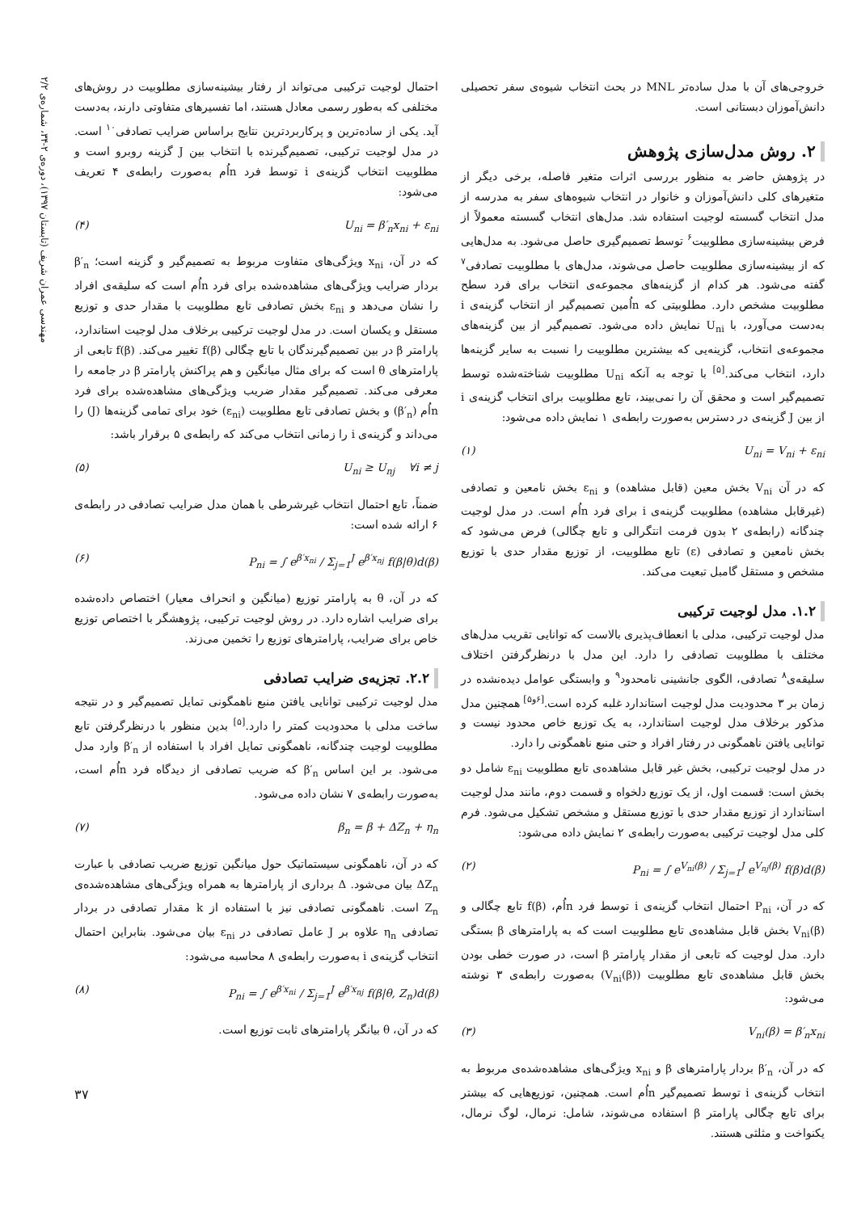مهندسی عمران شریف (تابستان ۱۳۹۷)، دوره‌ی ۲-۳۴، شماره‌ی ۲/۲
خروجی‌های آن با مدل ساده‌تر MNL در بحث انتخاب شیوه‌ی سفر تحصیلی دانش‌آموزان دبستانی است.
۲. روش مدل‌سازی پژوهش
در پژوهش حاضر به منظور بررسی اثرات متغیر فاصله، برخی دیگر از متغیرهای کلی دانش‌آموزان و خانوار در انتخاب شیوه‌های سفر به مدرسه از مدل انتخاب گسسته لوجیت استفاده شد. مدل‌های انتخاب گسسته معمولاً از فرض بیشینه‌سازی مطلوبیت<sup>۶</sup> توسط تصمیم‌گیری حاصل می‌شود. به مدل‌هایی که از بیشینه‌سازی مطلوبیت حاصل می‌شوند، مدل‌های با مطلوبیت تصادفی<sup>۷</sup> گفته می‌شود. هر کدام از گزینه‌های مجموعه‌ی انتخاب برای فرد سطح مطلوبیت مشخص دارد. مطلوبیتی که nاُمین تصمیم‌گیر از انتخاب گزینه‌ی i به‌دست می‌آورد، با U<sub>ni</sub> نمایش داده می‌شود. تصمیم‌گیر از بین گزینه‌های مجموعه‌ی انتخاب، گزینه‌یی که بیشترین مطلوبیت را نسبت به سایر گزینه‌ها دارد، انتخاب می‌کند.<sup>[۵]</sup> با توجه به آنکه U<sub>ni</sub> مطلوبیت شناخته‌شده توسط تصمیم‌گیر است و محقق آن را نمی‌بیند، تابع مطلوبیت برای انتخاب گزینه‌ی i از بین J گزینه‌ی در دسترس به‌صورت رابطه‌ی ۱ نمایش داده می‌شود:
U<sub>ni</sub> = V<sub>ni</sub> + ε<sub>ni</sub> (۱)
که در آن V<sub>ni</sub> بخش معین (قابل مشاهده) و ε<sub>ni</sub> بخش نامعین و تصادفی (غیرقابل مشاهده) مطلوبیت گزینه‌ی i برای فرد nاُم است. در مدل لوجیت چندگانه (رابطه‌ی ۲ بدون فرمت انتگرالی و تابع چگالی) فرض می‌شود که بخش نامعین و تصادفی (ε) تابع مطلوبیت، از توزیع مقدار حدی با توزیع مشخص و مستقل گامبل تبعیت می‌کند.
۱.۲. مدل لوجیت ترکیبی
مدل لوجیت ترکیبی، مدلی با انعطاف‌پذیری بالاست که توانایی تقریب مدل‌های مختلف با مطلوبیت تصادفی را دارد. این مدل با درنظرگرفتن اختلاف سلیقه‌ی<sup>۸</sup> تصادفی، الگوی جانشینی نامحدود<sup>۹</sup> و وابستگی عوامل دیده‌نشده در زمان بر ۳ محدودیت مدل لوجیت استاندارد غلبه کرده است.<sup>[۶و۵]</sup> همچنین مدل مذکور برخلاف مدل لوجیت استاندارد، به یک توزیع خاص محدود نیست و توانایی یافتن ناهمگونی در رفتار افراد و حتی منبع ناهمگونی را دارد.
در مدل لوجیت ترکیبی، بخش غیر قابل مشاهده‌ی تابع مطلوبیت ε<sub>ni</sub> شامل دو بخش است: قسمت اول، از یک توزیع دلخواه و قسمت دوم، مانند مدل لوجیت استاندارد از توزیع مقدار حدی با توزیع مستقل و مشخص تشکیل می‌شود. فرم کلی مدل لوجیت ترکیبی به‌صورت رابطه‌ی ۲ نمایش داده می‌شود:
P<sub>ni</sub> = ∫ e<sup>V<sub>ni</sub>(β)</sup> / Σ<sub>j=1</sub><sup>J</sup> e<sup>V<sub>nj</sub>(β)</sup> f(β)d(β) (۲)
که در آن، P<sub>ni</sub> احتمال انتخاب گزینه‌ی i توسط فرد nاُم، f(β) تابع چگالی و V<sub>ni</sub>(β) بخش قابل مشاهده‌ی تابع مطلوبیت است که به پارامترهای β بستگی دارد. مدل لوجیت که تابعی از مقدار پارامتر β است، در صورت خطی بودن بخش قابل مشاهده‌ی تابع مطلوبیت (V<sub>ni</sub>(β)) به‌صورت رابطه‌ی ۳ نوشته می‌شود:
V<sub>ni</sub>(β) = β′<sub>n</sub>x<sub>ni</sub> (۳)
که در آن، β′<sub>n</sub> بردار پارامترهای β و x<sub>ni</sub> ویژگی‌های مشاهده‌شده‌ی مربوط به انتخاب گزینه‌ی i توسط تصمیم‌گیر nاُم است. همچنین، توزیع‌هایی که بیشتر برای تابع چگالی پارامتر β استفاده می‌شوند، شامل: نرمال، لوگ نرمال، یکنواخت و مثلثی هستند.
احتمال لوجیت ترکیبی می‌تواند از رفتار بیشینه‌سازی مطلوبیت در روش‌های مختلفی که به‌طور رسمی معادل هستند، اما تفسیرهای متفاوتی دارند، به‌دست آید. یکی از ساده‌ترین و پرکاربردترین نتایج براساس ضرایب تصادفی<sup>۱۰</sup> است. در مدل لوجیت ترکیبی، تصمیم‌گیرنده با انتخاب بین J گزینه روبرو است و مطلوبیت انتخاب گزینه‌ی i توسط فرد nاُم به‌صورت رابطه‌ی ۴ تعریف می‌شود:
U<sub>ni</sub> = β′<sub>n</sub>x<sub>ni</sub> + ε<sub>ni</sub> (۴)
که در آن، x<sub>ni</sub> ویژگی‌های متفاوت مربوط به تصمیم‌گیر و گزینه است؛ β′<sub>n</sub> بردار ضرایب ویژگی‌های مشاهده‌شده برای فرد nاُم است که سلیقه‌ی افراد را نشان می‌دهد و ε<sub>ni</sub> بخش تصادفی تابع مطلوبیت با مقدار حدی و توزیع مستقل و یکسان است. در مدل لوجیت ترکیبی برخلاف مدل لوجیت استاندارد، پارامتر β در بین تصمیم‌گیرندگان با تابع چگالی f(β) تغییر می‌کند. f(β) تابعی از پارامترهای θ است که برای مثال میانگین و هم پراکنش پارامتر β در جامعه را معرفی می‌کند. تصمیم‌گیر مقدار ضریب ویژگی‌های مشاهده‌شده برای فرد nاُم (β′<sub>n</sub>) و بخش تصادفی تابع مطلوبیت (ε<sub>ni</sub>) خود برای تمامی گزینه‌ها (J) را می‌داند و گزینه‌ی i را زمانی انتخاب می‌کند که رابطه‌ی ۵ برقرار باشد:
U<sub>ni</sub> ≥ U<sub>nj</sub> ∀i ≠ j (۵)
ضمناً، تابع احتمال انتخاب غیرشرطی با همان مدل ضرایب تصادفی در رابطه‌ی ۶ ارائه شده است:
P<sub>ni</sub> = ∫ e<sup>β′x<sub>ni</sub></sup> / Σ<sub>j=1</sub><sup>J</sup> e<sup>β′x<sub>nj</sub></sup> f(β|θ)d(β) (۶)
که در آن، θ به پارامتر توزیع (میانگین و انحراف معیار) اختصاص داده‌شده برای ضرایب اشاره دارد. در روش لوجیت ترکیبی، پژوهشگر با اختصاص توزیع خاص برای ضرایب، پارامترهای توزیع را تخمین می‌زند.
۲.۲. تجزیه‌ی ضرایب تصادفی
مدل لوجیت ترکیبی توانایی یافتن منبع ناهمگونی تمایل تصمیم‌گیر و در نتیجه ساخت مدلی با محدودیت کمتر را دارد.<sup>[۵]</sup> بدین منظور با درنظرگرفتن تابع مطلوبیت لوجیت چندگانه، ناهمگونی تمایل افراد با استفاده از β′<sub>n</sub> وارد مدل می‌شود. بر این اساس β′<sub>n</sub> که ضریب تصادفی از دیدگاه فرد nاُم است، به‌صورت رابطه‌ی ۷ نشان داده می‌شود.
β<sub>n</sub> = β + ΔZ<sub>n</sub> + η<sub>n</sub> (۷)
که در آن، ناهمگونی سیستماتیک حول میانگین توزیع ضریب تصادفی با عبارت ΔZ<sub>n</sub> بیان می‌شود. Δ برداری از پارامترها به همراه ویژگی‌های مشاهده‌شده‌ی Z<sub>n</sub> است. ناهمگونی تصادفی نیز با استفاده از k مقدار تصادفی در بردار تصادفی η<sub>n</sub> علاوه بر J عامل تصادفی در ε<sub>ni</sub> بیان می‌شود. بنابراین احتمال انتخاب گزینه‌ی i به‌صورت رابطه‌ی ۸ محاسبه می‌شود:
P<sub>ni</sub> = ∫ e<sup>β′x<sub>ni</sub></sup> / Σ<sub>j=1</sub><sup>J</sup> e<sup>β′x<sub>nj</sub></sup> f(β|θ, Z<sub>n</sub>)d(β) (۸)
که در آن، θ بیانگر پارامترهای ثابت توزیع است.
۳۷